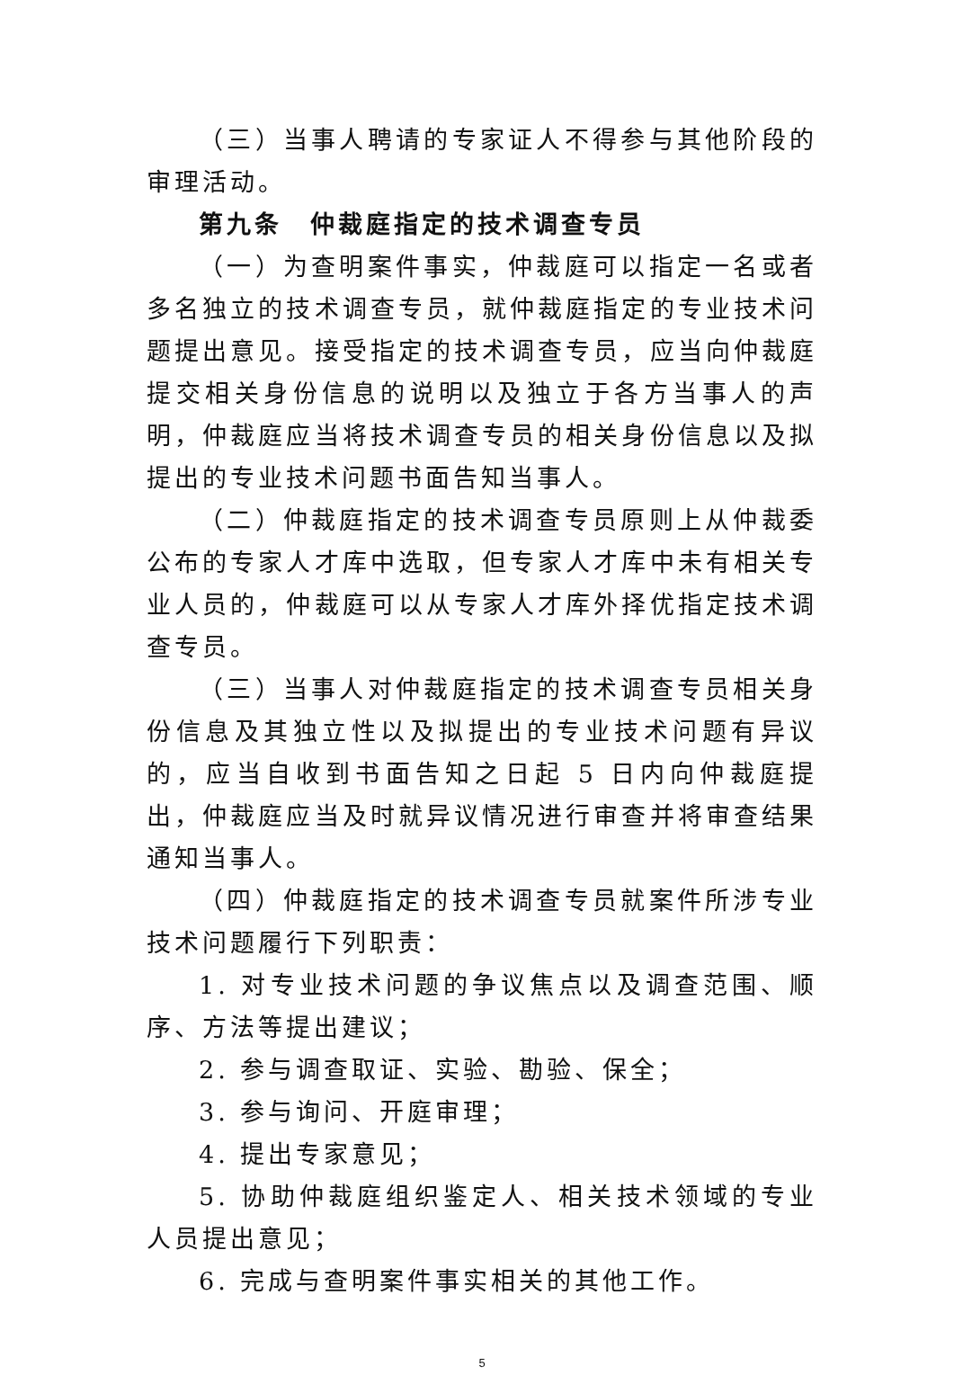（三）当事人聘请的专家证人不得参与其他阶段的审理活动。
第九条　仲裁庭指定的技术调查专员
（一）为查明案件事实，仲裁庭可以指定一名或者多名独立的技术调查专员，就仲裁庭指定的专业技术问题提出意见。接受指定的技术调查专员，应当向仲裁庭提交相关身份信息的说明以及独立于各方当事人的声明，仲裁庭应当将技术调查专员的相关身份信息以及拟提出的专业技术问题书面告知当事人。
（二）仲裁庭指定的技术调查专员原则上从仲裁委公布的专家人才库中选取，但专家人才库中未有相关专业人员的，仲裁庭可以从专家人才库外择优指定技术调查专员。
（三）当事人对仲裁庭指定的技术调查专员相关身份信息及其独立性以及拟提出的专业技术问题有异议的，应当自收到书面告知之日起 5 日内向仲裁庭提出，仲裁庭应当及时就异议情况进行审查并将审查结果通知当事人。
（四）仲裁庭指定的技术调查专员就案件所涉专业技术问题履行下列职责：
1. 对专业技术问题的争议焦点以及调查范围、顺序、方法等提出建议；
2. 参与调查取证、实验、勘验、保全；
3. 参与询问、开庭审理；
4. 提出专家意见；
5. 协助仲裁庭组织鉴定人、相关技术领域的专业人员提出意见；
6. 完成与查明案件事实相关的其他工作。
5